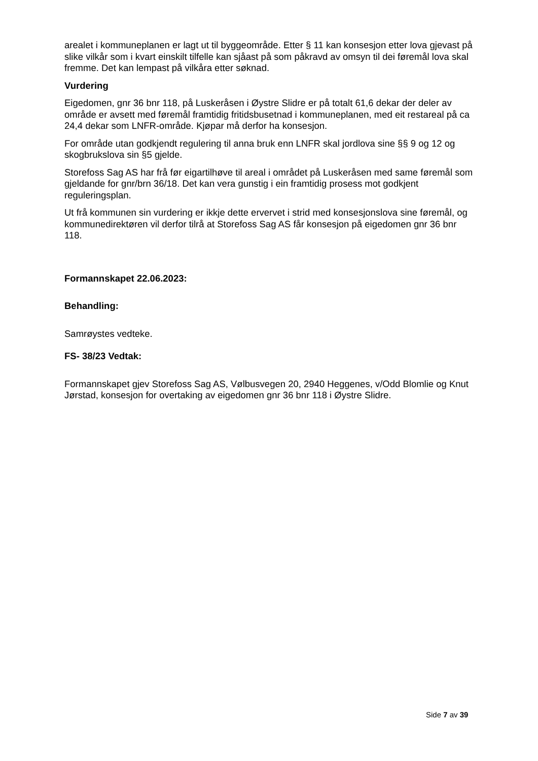arealet i kommuneplanen er lagt ut til byggeområde. Etter § 11 kan konsesjon etter lova gjevast på slike vilkår som i kvart einskilt tilfelle kan sjåast på som påkravd av omsyn til dei føremål lova skal fremme. Det kan lempast på vilkåra etter søknad.
Vurdering
Eigedomen, gnr 36 bnr 118, på Luskeråsen i Øystre Slidre er på totalt 61,6 dekar der deler av område er avsett med føremål framtidig fritidsbusetnad i kommuneplanen, med eit restareal på ca 24,4 dekar som LNFR-område. Kjøpar må derfor ha konsesjon.
For område utan godkjendt regulering til anna bruk enn LNFR skal jordlova sine §§ 9 og 12 og skogbrukslova sin §5 gjelde.
Storefoss Sag AS har frå før eigartilhøve til areal i området på Luskeråsen med same føremål som gjeldande for gnr/brn 36/18. Det kan vera gunstig i ein framtidig prosess mot godkjent reguleringsplan.
Ut frå kommunen sin vurdering er ikkje dette ervervet i strid med konsesjonslova sine føremål, og kommunedirektøren vil derfor tilrå at Storefoss Sag AS får konsesjon på eigedomen gnr 36 bnr 118.
Formannskapet 22.06.2023:
Behandling:
Samrøystes vedteke.
FS- 38/23 Vedtak:
Formannskapet gjev Storefoss Sag AS, Vølbusvegen 20, 2940 Heggenes, v/Odd Blomlie og Knut Jørstad, konsesjon for overtaking av eigedomen gnr 36 bnr 118 i Øystre Slidre.
Side 7 av 39